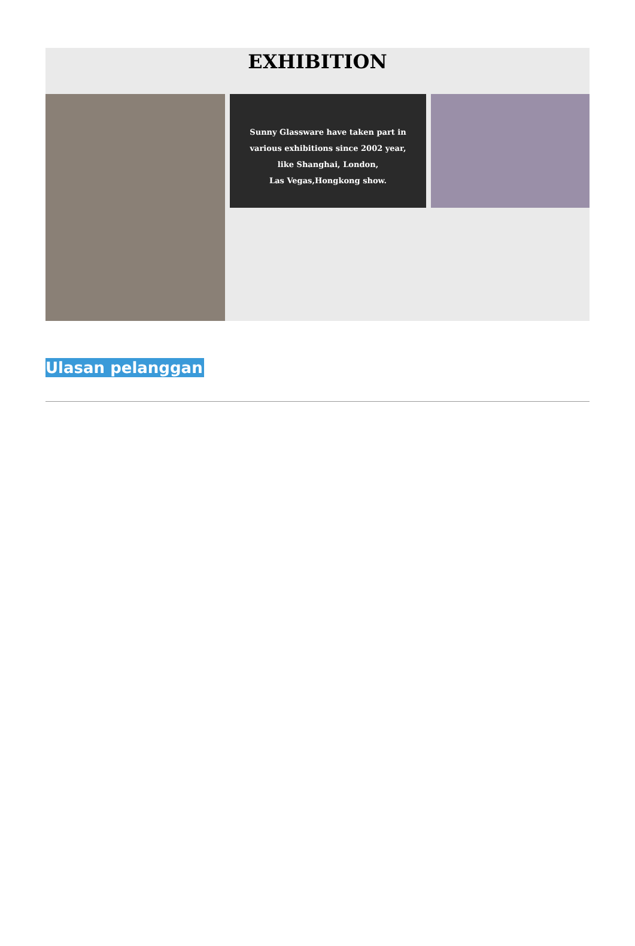EXHIBITION
Sunny Glassware have taken part in
various exhibitions since 2002 year,
like Shanghai, London,
Las Vegas,Hongkong show.
Ulasan pelanggan